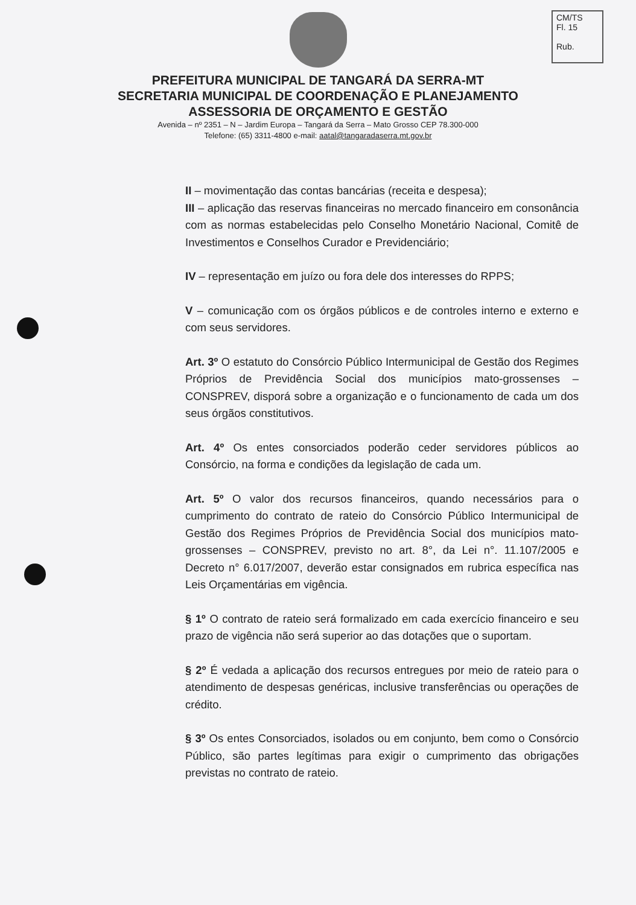CM/TS
Fl. 15
Rub.
PREFEITURA MUNICIPAL DE TANGARÁ DA SERRA-MT
SECRETARIA MUNICIPAL DE COORDENAÇÃO E PLANEJAMENTO
ASSESSORIA DE ORÇAMENTO E GESTÃO
Avenida – nº 2351 – N – Jardim Europa – Tangará da Serra – Mato Grosso CEP 78.300-000
Telefone: (65) 3311-4800 e-mail: aatal@tangaradaserra.mt.gov.br
II – movimentação das contas bancárias (receita e despesa);
III – aplicação das reservas financeiras no mercado financeiro em consonância com as normas estabelecidas pelo Conselho Monetário Nacional, Comitê de Investimentos e Conselhos Curador e Previdenciário;
IV – representação em juízo ou fora dele dos interesses do RPPS;
V – comunicação com os órgãos públicos e de controles interno e externo e com seus servidores.
Art. 3º O estatuto do Consórcio Público Intermunicipal de Gestão dos Regimes Próprios de Previdência Social dos municípios mato-grossenses – CONSPREV, disporá sobre a organização e o funcionamento de cada um dos seus órgãos constitutivos.
Art. 4º Os entes consorciados poderão ceder servidores públicos ao Consórcio, na forma e condições da legislação de cada um.
Art. 5º O valor dos recursos financeiros, quando necessários para o cumprimento do contrato de rateio do Consórcio Público Intermunicipal de Gestão dos Regimes Próprios de Previdência Social dos municípios mato-grossenses – CONSPREV, previsto no art. 8°, da Lei n°. 11.107/2005 e Decreto n° 6.017/2007, deverão estar consignados em rubrica específica nas Leis Orçamentárias em vigência.
§ 1º O contrato de rateio será formalizado em cada exercício financeiro e seu prazo de vigência não será superior ao das dotações que o suportam.
§ 2º É vedada a aplicação dos recursos entregues por meio de rateio para o atendimento de despesas genéricas, inclusive transferências ou operações de crédito.
§ 3º Os entes Consorciados, isolados ou em conjunto, bem como o Consórcio Público, são partes legítimas para exigir o cumprimento das obrigações previstas no contrato de rateio.